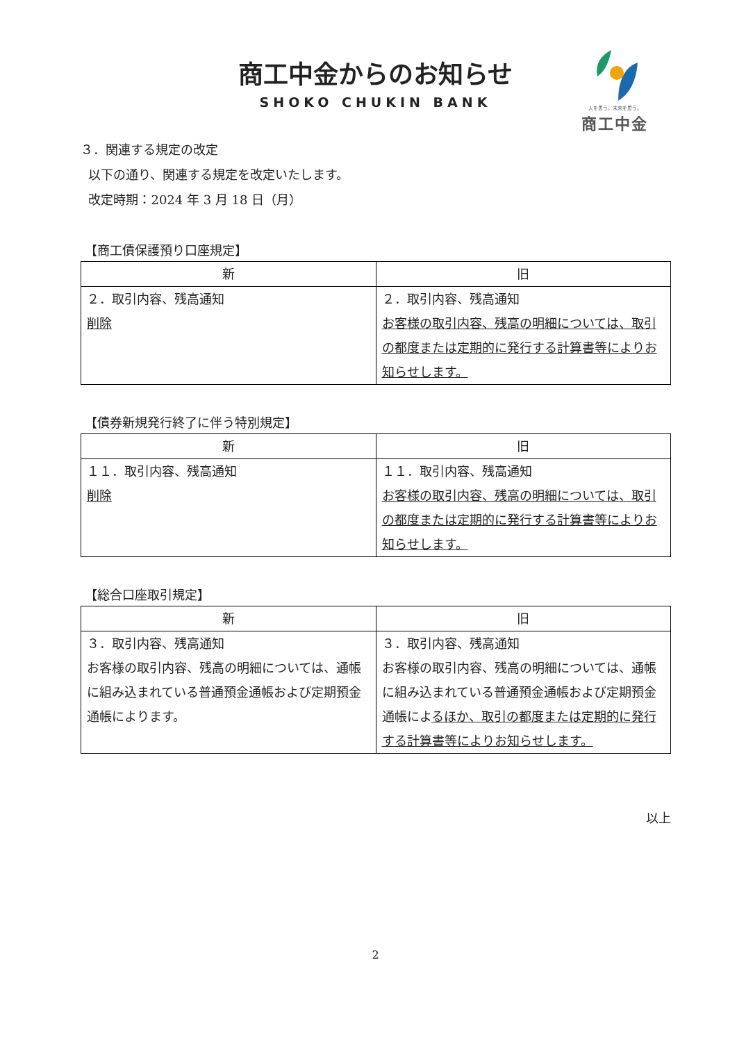商工中金からのお知らせ
SHOKO CHUKIN BANK
人を思う。未来を思う。
商工中金
３．関連する規定の改定
以下の通り、関連する規定を改定いたします。
改定時期：2024 年 3 月 18 日（月）
【商工債保護預り口座規定】
| 新 | 旧 |
| --- | --- |
| ２．取引内容、残高通知 削除 | ２．取引内容、残高通知 お客様の取引内容、残高の明細については、取引の都度または定期的に発行する計算書等によりお知らせします。 |
【債券新規発行終了に伴う特別規定】
| 新 | 旧 |
| --- | --- |
| １１．取引内容、残高通知 削除 | １１．取引内容、残高通知 お客様の取引内容、残高の明細については、取引の都度または定期的に発行する計算書等によりお知らせします。 |
【総合口座取引規定】
| 新 | 旧 |
| --- | --- |
| ３．取引内容、残高通知 お客様の取引内容、残高の明細については、通帳に組み込まれている普通預金通帳および定期預金通帳によります。 | ３．取引内容、残高通知 お客様の取引内容、残高の明細については、通帳に組み込まれている普通預金通帳および定期預金通帳によ るほか、取引の都度または定期的に発行する計算書等によりお知らせします。 |
以上
2